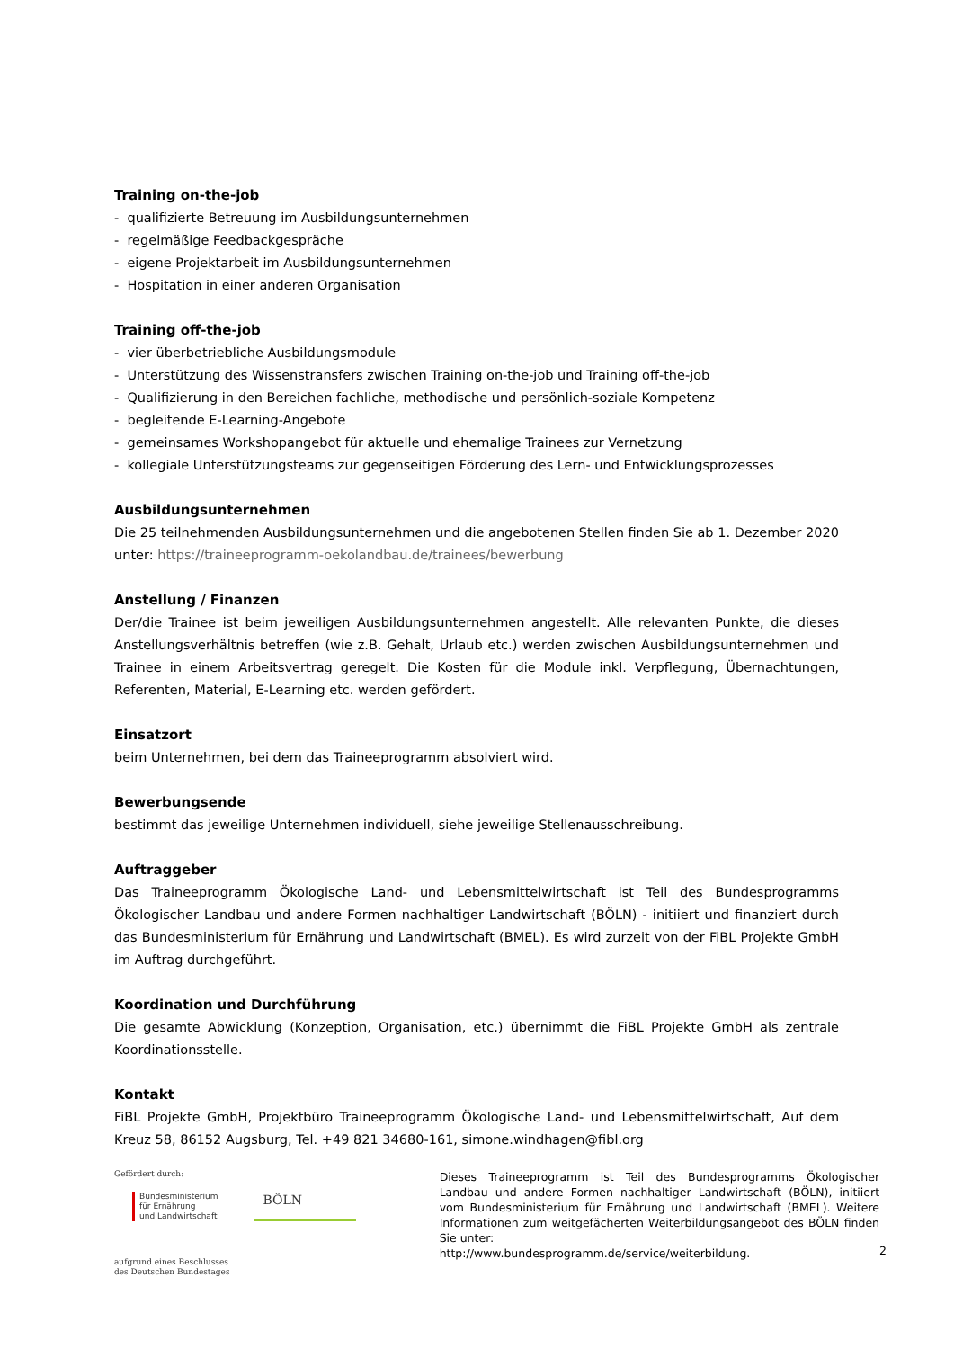Training on-the-job
- qualifizierte Betreuung im Ausbildungsunternehmen
- regelmäßige Feedbackgespräche
- eigene Projektarbeit im Ausbildungsunternehmen
- Hospitation in einer anderen Organisation
Training off-the-job
- vier überbetriebliche Ausbildungsmodule
- Unterstützung des Wissenstransfers zwischen Training on-the-job und Training off-the-job
- Qualifizierung in den Bereichen fachliche, methodische und persönlich-soziale Kompetenz
- begleitende E-Learning-Angebote
- gemeinsames Workshopangebot für aktuelle und ehemalige Trainees zur Vernetzung
- kollegiale Unterstützungsteams zur gegenseitigen Förderung des Lern- und Entwicklungsprozesses
Ausbildungsunternehmen
Die 25 teilnehmenden Ausbildungsunternehmen und die angebotenen Stellen finden Sie ab 1. Dezember 2020 unter: https://traineeprogramm-oekolandbau.de/trainees/bewerbung
Anstellung / Finanzen
Der/die Trainee ist beim jeweiligen Ausbildungsunternehmen angestellt. Alle relevanten Punkte, die dieses Anstellungsverhältnis betreffen (wie z.B. Gehalt, Urlaub etc.) werden zwischen Ausbildungsunternehmen und Trainee in einem Arbeitsvertrag geregelt. Die Kosten für die Module inkl. Verpflegung, Übernachtungen, Referenten, Material, E-Learning etc. werden gefördert.
Einsatzort
beim Unternehmen, bei dem das Traineeprogramm absolviert wird.
Bewerbungsende
bestimmt das jeweilige Unternehmen individuell, siehe jeweilige Stellenausschreibung.
Auftraggeber
Das Traineeprogramm Ökologische Land- und Lebensmittelwirtschaft ist Teil des Bundesprogramms Ökologischer Landbau und andere Formen nachhaltiger Landwirtschaft (BÖLN) - initiiert und finanziert durch das Bundesministerium für Ernährung und Landwirtschaft (BMEL). Es wird zurzeit von der FiBL Projekte GmbH im Auftrag durchgeführt.
Koordination und Durchführung
Die gesamte Abwicklung (Konzeption, Organisation, etc.) übernimmt die FiBL Projekte GmbH als zentrale Koordinationsstelle.
Kontakt
FiBL Projekte GmbH, Projektbüro Traineeprogramm Ökologische Land- und Lebensmittelwirtschaft, Auf dem Kreuz 58, 86152 Augsburg, Tel. +49 821 34680-161, simone.windhagen@fibl.org
Gefördert durch:
Bundesministerium
für Ernährung
und Landwirtschaft
BÖLN
aufgrund eines Beschlusses
des Deutschen Bundestages
Dieses Traineeprogramm ist Teil des Bundesprogramms Ökologischer Landbau und andere Formen nachhaltiger Landwirtschaft (BÖLN), initiiert vom Bundesministerium für Ernährung und Landwirtschaft (BMEL). Weitere Informationen zum weitgefächerten Weiterbildungsangebot des BÖLN finden Sie unter:
http://www.bundesprogramm.de/service/weiterbildung.
2